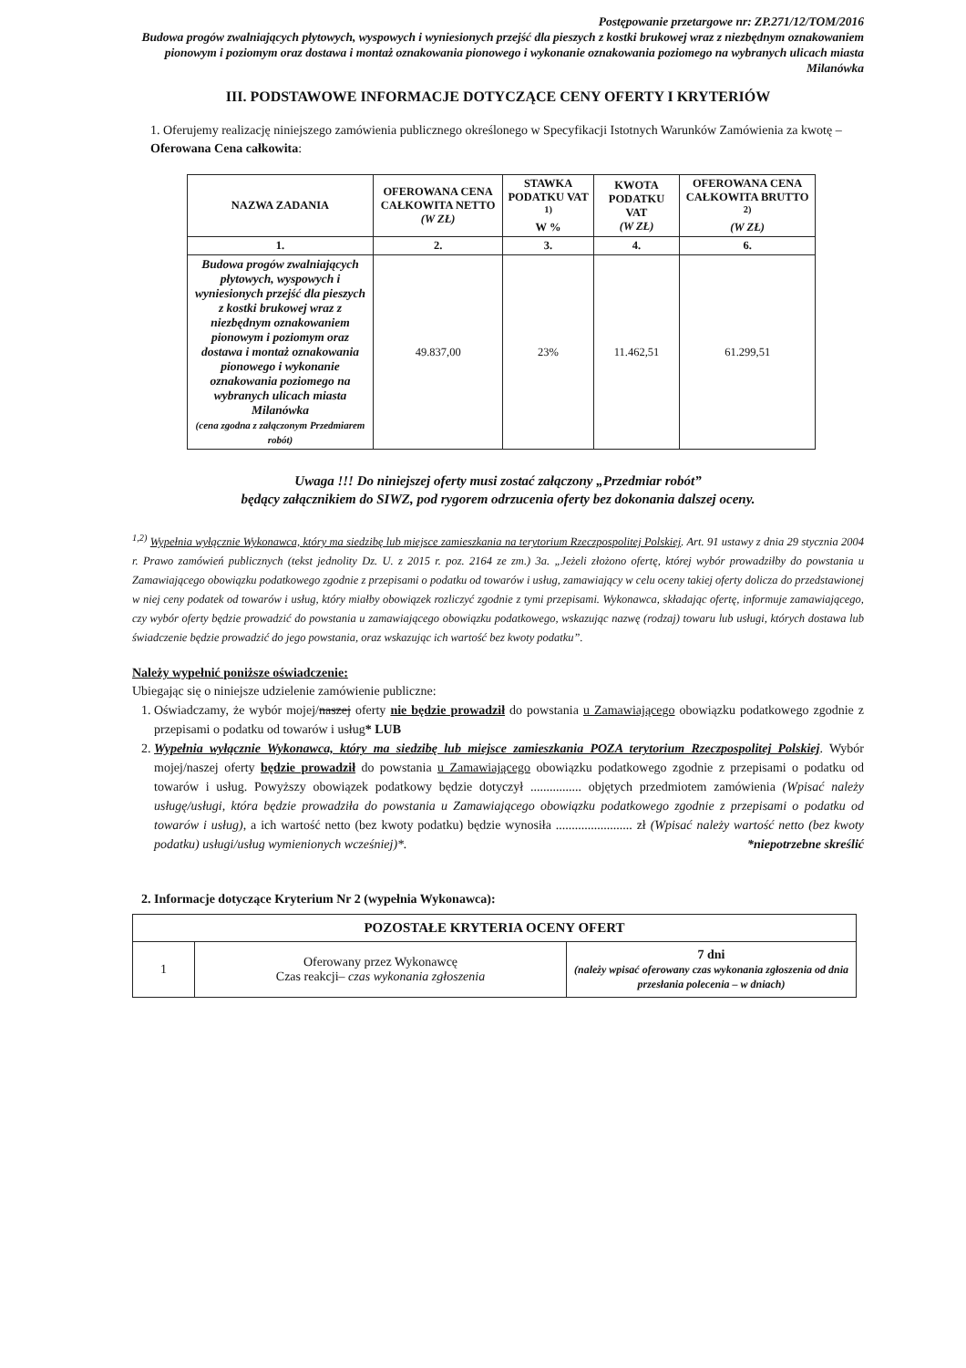Postępowanie przetargowe nr: ZP.271/12/TOM/2016
Budowa progów zwalniających płytowych, wyspowych i wyniesionych przejść dla pieszych z kostki brukowej wraz z niezbędnym oznakowaniem pionowym i poziomym oraz dostawa i montaż oznakowania pionowego i wykonanie oznakowania poziomego na wybranych ulicach miasta Milanówka
III. PODSTAWOWE INFORMACJE DOTYCZĄCE CENY OFERTY I KRYTERIÓW
1. Oferujemy realizację niniejszego zamówienia publicznego określonego w Specyfikacji Istotnych Warunków Zamówienia za kwotę – Oferowana Cena całkowita:
| NAZWA ZADANIA | OFEROWANA CENA CAŁKOWITA NETTO (W ZŁ) | STAWKA PODATKU VAT <sup>1)</sup> W % | KWOTA PODATKU VAT (W ZŁ) | OFEROWANA CENA CAŁKOWITA BRUTTO <sup>2)</sup> (W ZŁ) |
| --- | --- | --- | --- | --- |
| 1. | 2. | 3. | 4. | 6. |
| Budowa progów zwalniających płytowych, wyspowych i wyniesionych przejść dla pieszych z kostki brukowej wraz z niezbędnym oznakowaniem pionowym i poziomym oraz dostawa i montaż oznakowania pionowego i wykonanie oznakowania poziomego na wybranych ulicach miasta Milanówka (cena zgodna z załączonym Przedmiarem robót) | 49.837,00 | 23% | 11.462,51 | 61.299,51 |
Uwaga !!! Do niniejszej oferty musi zostać załączony „Przedmiar robót”
będący załącznikiem do SIWZ, pod rygorem odrzucenia oferty bez dokonania dalszej oceny.
<sup>1,2)</sup> Wypełnia wyłącznie Wykonawca, który ma siedzibę lub miejsce zamieszkania na terytorium Rzeczpospolitej Polskiej. Art. 91 ustawy z dnia 29 stycznia 2004 r. Prawo zamówień publicznych (tekst jednolity Dz. U. z 2015 r. poz. 2164 ze zm.) 3a. „Jeżeli złożono ofertę, której wybór prowadziłby do powstania u Zamawiającego obowiązku podatkowego zgodnie z przepisami o podatku od towarów i usług, zamawiający w celu oceny takiej oferty dolicza do przedstawionej w niej ceny podatek od towarów i usług, który miałby obowiązek rozliczyć zgodnie z tymi przepisami. Wykonawca, składając ofertę, informuje zamawiającego, czy wybór oferty będzie prowadzić do powstania u zamawiającego obowiązku podatkowego, wskazując nazwę (rodzaj) towaru lub usługi, których dostawa lub świadczenie będzie prowadzić do jego powstania, oraz wskazując ich wartość bez kwoty podatku”.
Należy wypełnić poniższe oświadczenie:
Ubiegając się o niniejsze udzielenie zamówienie publiczne:
1. Oświadczamy, że wybór mojej/naszej oferty nie będzie prowadził do powstania u Zamawiającego obowiązku podatkowego zgodnie z przepisami o podatku od towarów i usług* LUB
2. Wypełnia wyłącznie Wykonawca, który ma siedzibę lub miejsce zamieszkania POZA terytorium Rzeczpospolitej Polskiej. Wybór mojej/naszej oferty będzie prowadził do powstania u Zamawiającego obowiązku podatkowego zgodnie z przepisami o podatku od towarów i usług. Powyższy obowiązek podatkowy będzie dotyczył ................ objętych przedmiotem zamówienia (Wpisać należy usługę/usługi, która będzie prowadziła do powstania u Zamawiającego obowiązku podatkowego zgodnie z przepisami o podatku od towarów i usług), a ich wartość netto (bez kwoty podatku) będzie wynosiła ........................ zł (Wpisać należy wartość netto (bez kwoty podatku) usługi/usług wymienionych wcześniej)*. *niepotrzebne skreślić
2. Informacje dotyczące Kryterium Nr 2 (wypełnia Wykonawca):
| POZOSTAŁE KRYTERIA OCENY OFERT | | |
| 1 | Oferowany przez Wykonawcę Czas reakcji– czas wykonania zgłoszenia | 7 dni (należy wpisać oferowany czas wykonania zgłoszenia od dnia przesłania polecenia – w dniach) |